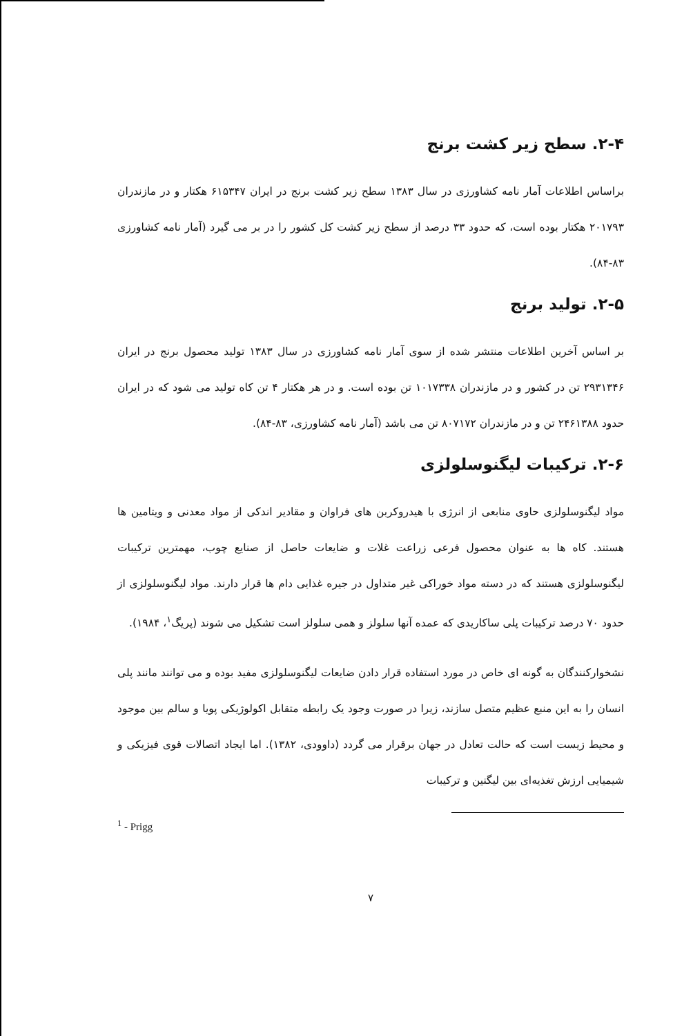۲-۴. سطح زیر کشت برنج
براساس اطلاعات آمار نامه کشاورزی در سال ۱۳۸۳ سطح زیر کشت برنج در ایران ۶۱۵۳۴۷ هکتار و در مازندران ۲۰۱۷۹۳ هکتار بوده است، که حدود ۳۳ درصد از سطح زیر کشت کل کشور را در بر می گیرد (آمار نامه کشاورزی ۸۳-۸۴).
۲-۵. تولید برنج
بر اساس آخرین اطلاعات منتشر شده از سوی آمار نامه کشاورزی در سال ۱۳۸۳ تولید محصول برنج در ایران ۲۹۳۱۳۴۶ تن در کشور و در مازندران ۱۰۱۷۳۳۸ تن بوده است. و در هر هکتار ۴ تن کاه تولید می شود که در ایران حدود ۲۴۶۱۳۸۸ تن و در مازندران ۸۰۷۱۷۲ تن می باشد (آمار نامه کشاورزی، ۸۳-۸۴).
۲-۶. ترکیبات لیگنوسلولزی
مواد لیگنوسلولزی حاوی منابعی از انرژی با هیدروکربن های فراوان و مقادیر اندکی از مواد معدنی و ویتامین ها هستند. کاه ها به عنوان محصول فرعی زراعت غلات و ضایعات حاصل از صنایع چوب، مهمترین ترکیبات لیگنوسلولزی هستند که در دسته مواد خوراکی غیر متداول در جیره غذایی دام ها قرار دارند. مواد لیگنوسلولزی از حدود ۷۰ درصد ترکیبات پلی ساکاریدی که عمده آنها سلولز و همی سلولز است تشکیل می شوند (پریگ<sup>۱</sup>، ۱۹۸۴).
نشخوارکنندگان به گونه ای خاص در مورد استفاده قرار دادن ضایعات لیگنوسلولزی مفید بوده و می توانند مانند پلی انسان را به این منبع عظیم متصل سازند، زیرا در صورت وجود یک رابطه متقابل اکولوژیکی پویا و سالم بین موجود و محیط زیست است که حالت تعادل در جهان برقرار می گردد (داوودی، ۱۳۸۲). اما ایجاد اتصالات قوی فیزیکی و شیمیایی ارزش تغذیه‌ای بین لیگنین و ترکیبات
<sup>1</sup> - Prigg
۷